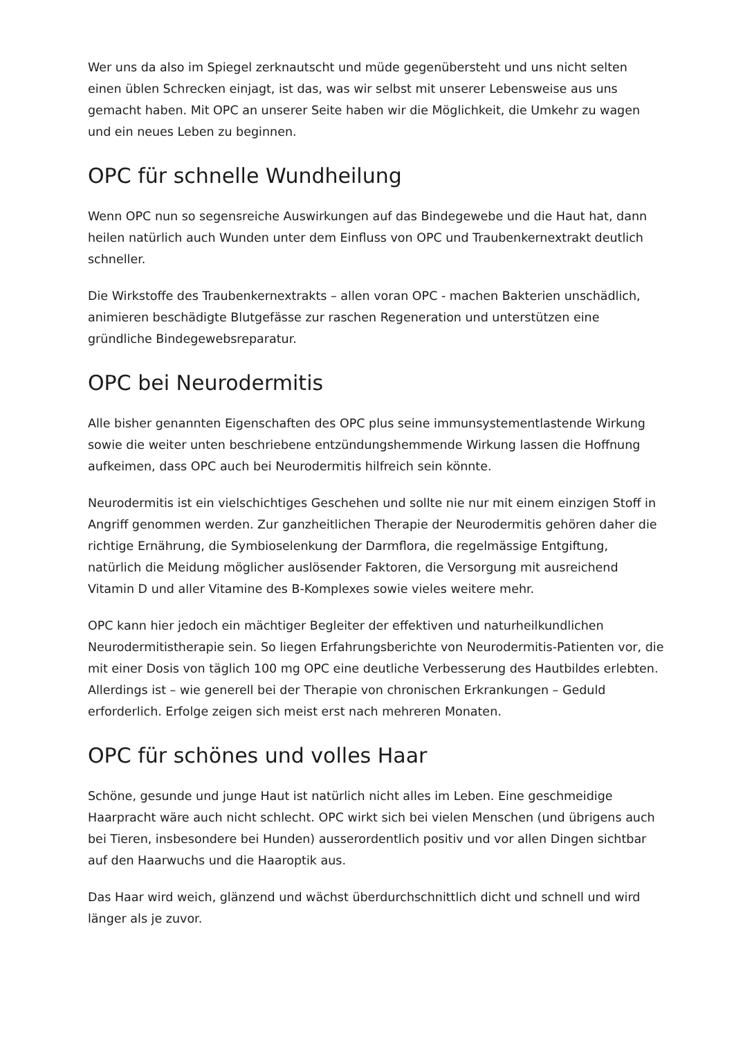Wer uns da also im Spiegel zerknautscht und müde gegenübersteht und uns nicht selten einen üblen Schrecken einjagt, ist das, was wir selbst mit unserer Lebensweise aus uns gemacht haben. Mit OPC an unserer Seite haben wir die Möglichkeit, die Umkehr zu wagen und ein neues Leben zu beginnen.
OPC für schnelle Wundheilung
Wenn OPC nun so segensreiche Auswirkungen auf das Bindegewebe und die Haut hat, dann heilen natürlich auch Wunden unter dem Einfluss von OPC und Traubenkernextrakt deutlich schneller.
Die Wirkstoffe des Traubenkernextrakts – allen voran OPC - machen Bakterien unschädlich, animieren beschädigte Blutgefässe zur raschen Regeneration und unterstützen eine gründliche Bindegewebsreparatur.
OPC bei Neurodermitis
Alle bisher genannten Eigenschaften des OPC plus seine immunsystementlastende Wirkung sowie die weiter unten beschriebene entzündungshemmende Wirkung lassen die Hoffnung aufkeimen, dass OPC auch bei Neurodermitis hilfreich sein könnte.
Neurodermitis ist ein vielschichtiges Geschehen und sollte nie nur mit einem einzigen Stoff in Angriff genommen werden. Zur ganzheitlichen Therapie der Neurodermitis gehören daher die richtige Ernährung, die Symbioselenkung der Darmflora, die regelmässige Entgiftung, natürlich die Meidung möglicher auslösender Faktoren, die Versorgung mit ausreichend Vitamin D und aller Vitamine des B-Komplexes sowie vieles weitere mehr.
OPC kann hier jedoch ein mächtiger Begleiter der effektiven und naturheilkundlichen Neurodermitistherapie sein. So liegen Erfahrungsberichte von Neurodermitis-Patienten vor, die mit einer Dosis von täglich 100 mg OPC eine deutliche Verbesserung des Hautbildes erlebten. Allerdings ist – wie generell bei der Therapie von chronischen Erkrankungen – Geduld erforderlich. Erfolge zeigen sich meist erst nach mehreren Monaten.
OPC für schönes und volles Haar
Schöne, gesunde und junge Haut ist natürlich nicht alles im Leben. Eine geschmeidige Haarpracht wäre auch nicht schlecht. OPC wirkt sich bei vielen Menschen (und übrigens auch bei Tieren, insbesondere bei Hunden) ausserordentlich positiv und vor allen Dingen sichtbar auf den Haarwuchs und die Haaroptik aus.
Das Haar wird weich, glänzend und wächst überdurchschnittlich dicht und schnell und wird länger als je zuvor.